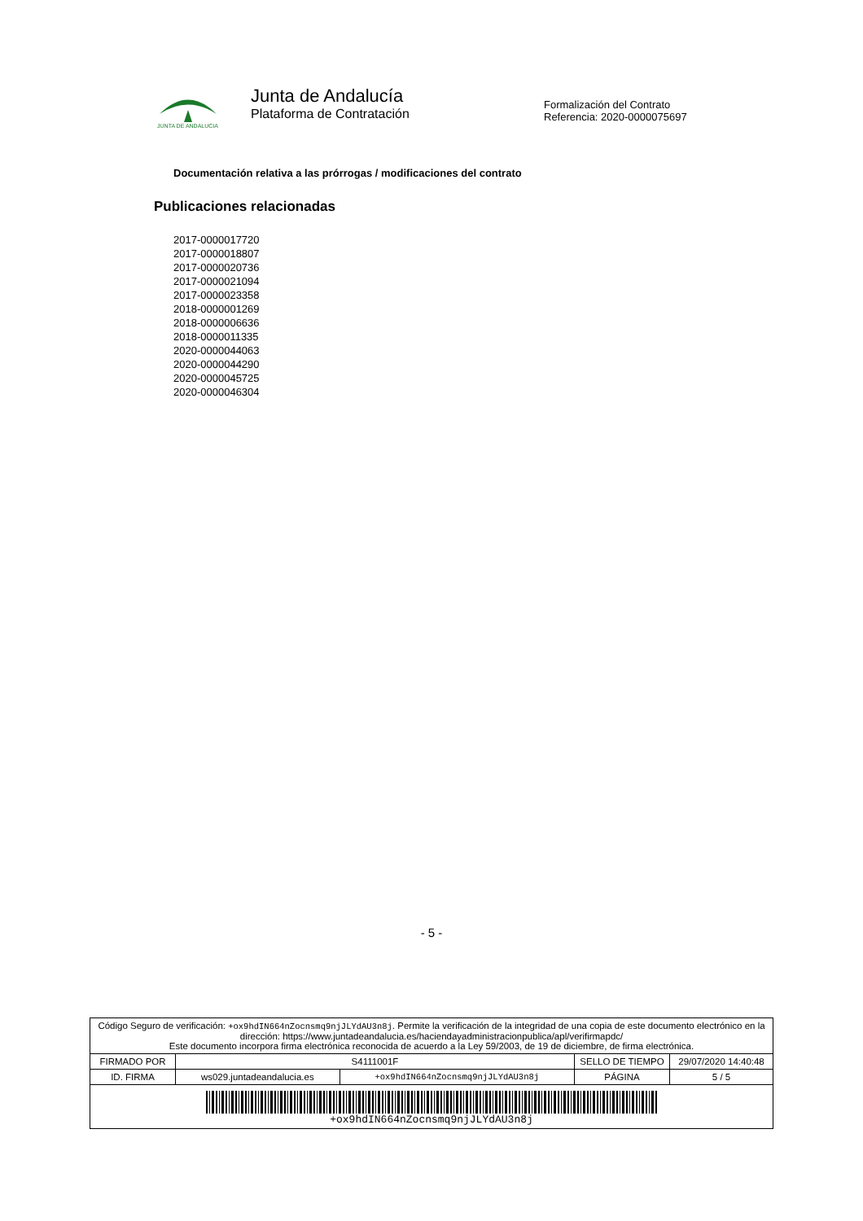JUNTA DE ANDALUCIA
Junta de Andalucía
Plataforma de Contratación
Formalización del Contrato
Referencia: 2020-0000075697
Documentación relativa a las prórrogas / modificaciones del contrato
Publicaciones relacionadas
2017-0000017720
2017-0000018807
2017-0000020736
2017-0000021094
2017-0000023358
2018-0000001269
2018-0000006636
2018-0000011335
2020-0000044063
2020-0000044290
2020-0000045725
2020-0000046304
- 5 -
| Código Seguro de verificación: +ox9hdIN664nZocnsmq9njJLYdAU3n8j . Permite la verificación de la integridad de una copia de este documento electrónico en la dirección: https://www.juntadeandalucia.es/haciendayadministracionpublica/apl/verifirmapdc/ Este documento incorpora firma electrónica reconocida de acuerdo a la Ley 59/2003, de 19 de diciembre, de firma electrónica. | | | | |
| FIRMADO POR | S4111001F | | SELLO DE TIEMPO | 29/07/2020 14:40:48 |
| ID. FIRMA | ws029.juntadeandalucia.es | +ox9hdIN664nZocnsmq9njJLYdAU3n8j | PÁGINA | 5 / 5 |
| +ox9hdIN664nZocnsmq9njJLYdAU3n8j | | | | |